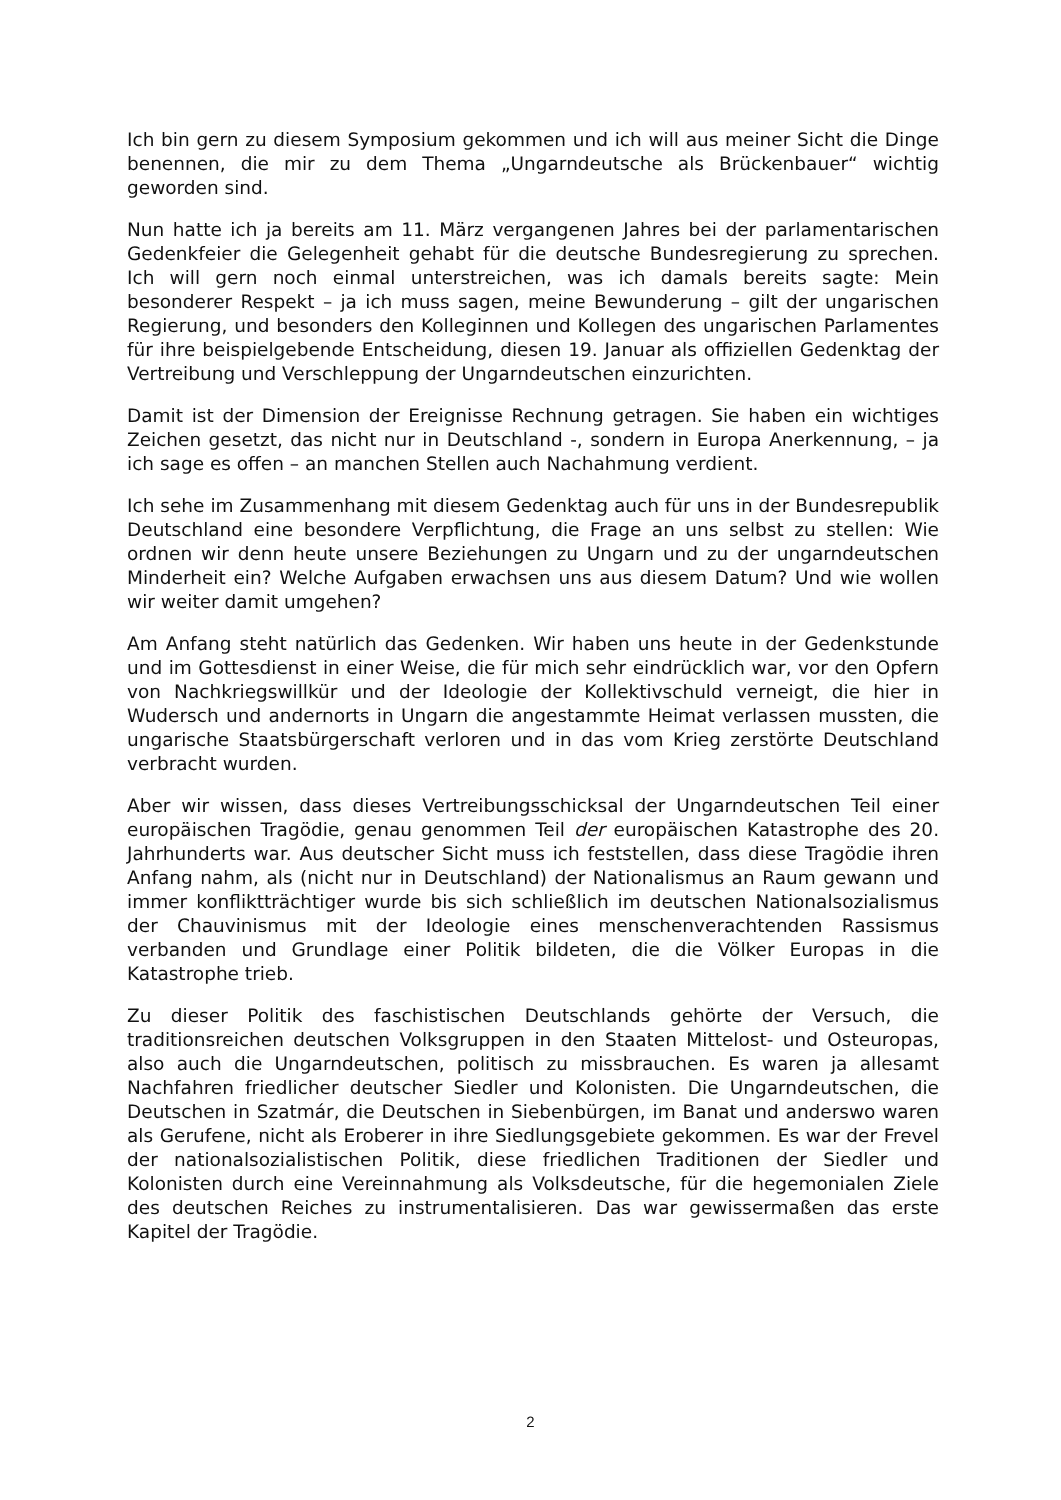Ich bin gern zu diesem Symposium gekommen und ich will aus meiner Sicht die Dinge benennen, die mir zu dem Thema „Ungarndeutsche als Brückenbauer“ wichtig geworden sind.
Nun hatte ich ja bereits am 11. März vergangenen Jahres bei der parlamentarischen Gedenkfeier die Gelegenheit gehabt für die deutsche Bundesregierung zu sprechen. Ich will gern noch einmal unterstreichen, was ich damals bereits sagte: Mein besonderer Respekt – ja ich muss sagen, meine Bewunderung – gilt der ungarischen Regierung, und besonders den Kolleginnen und Kollegen des ungarischen Parlamentes für ihre beispielgebende Entscheidung, diesen 19. Januar als offiziellen Gedenktag der Vertreibung und Verschleppung der Ungarndeutschen einzurichten.
Damit ist der Dimension der Ereignisse Rechnung getragen. Sie haben ein wichtiges Zeichen gesetzt, das nicht nur in Deutschland -, sondern in Europa Anerkennung, – ja ich sage es offen – an manchen Stellen auch Nachahmung verdient.
Ich sehe im Zusammenhang mit diesem Gedenktag auch für uns in der Bundesrepublik Deutschland eine besondere Verpflichtung, die Frage an uns selbst zu stellen: Wie ordnen wir denn heute unsere Beziehungen zu Ungarn und zu der ungarndeutschen Minderheit ein? Welche Aufgaben erwachsen uns aus diesem Datum? Und wie wollen wir weiter damit umgehen?
Am Anfang steht natürlich das Gedenken. Wir haben uns heute in der Gedenkstunde und im Gottesdienst in einer Weise, die für mich sehr eindrücklich war, vor den Opfern von Nachkriegswillkür und der Ideologie der Kollektivschuld verneigt, die hier in Wudersch und andernorts in Ungarn die angestammte Heimat verlassen mussten, die ungarische Staatsbürgerschaft verloren und in das vom Krieg zerstörte Deutschland verbracht wurden.
Aber wir wissen, dass dieses Vertreibungsschicksal der Ungarndeutschen Teil einer europäischen Tragödie, genau genommen Teil der europäischen Katastrophe des 20. Jahrhunderts war. Aus deutscher Sicht muss ich feststellen, dass diese Tragödie ihren Anfang nahm, als (nicht nur in Deutschland) der Nationalismus an Raum gewann und immer konfliktträchtiger wurde bis sich schließlich im deutschen Nationalsozialismus der Chauvinismus mit der Ideologie eines menschenverachtenden Rassismus verbanden und Grundlage einer Politik bildeten, die die Völker Europas in die Katastrophe trieb.
Zu dieser Politik des faschistischen Deutschlands gehörte der Versuch, die traditionsreichen deutschen Volksgruppen in den Staaten Mittelost- und Osteuropas, also auch die Ungarndeutschen, politisch zu missbrauchen. Es waren ja allesamt Nachfahren friedlicher deutscher Siedler und Kolonisten. Die Ungarndeutschen, die Deutschen in Szatmár, die Deutschen in Siebenbürgen, im Banat und anderswo waren als Gerufene, nicht als Eroberer in ihre Siedlungsgebiete gekommen. Es war der Frevel der nationalsozialistischen Politik, diese friedlichen Traditionen der Siedler und Kolonisten durch eine Vereinnahmung als Volksdeutsche, für die hegemonialen Ziele des deutschen Reiches zu instrumentalisieren. Das war gewissermaßen das erste Kapitel der Tragödie.
2